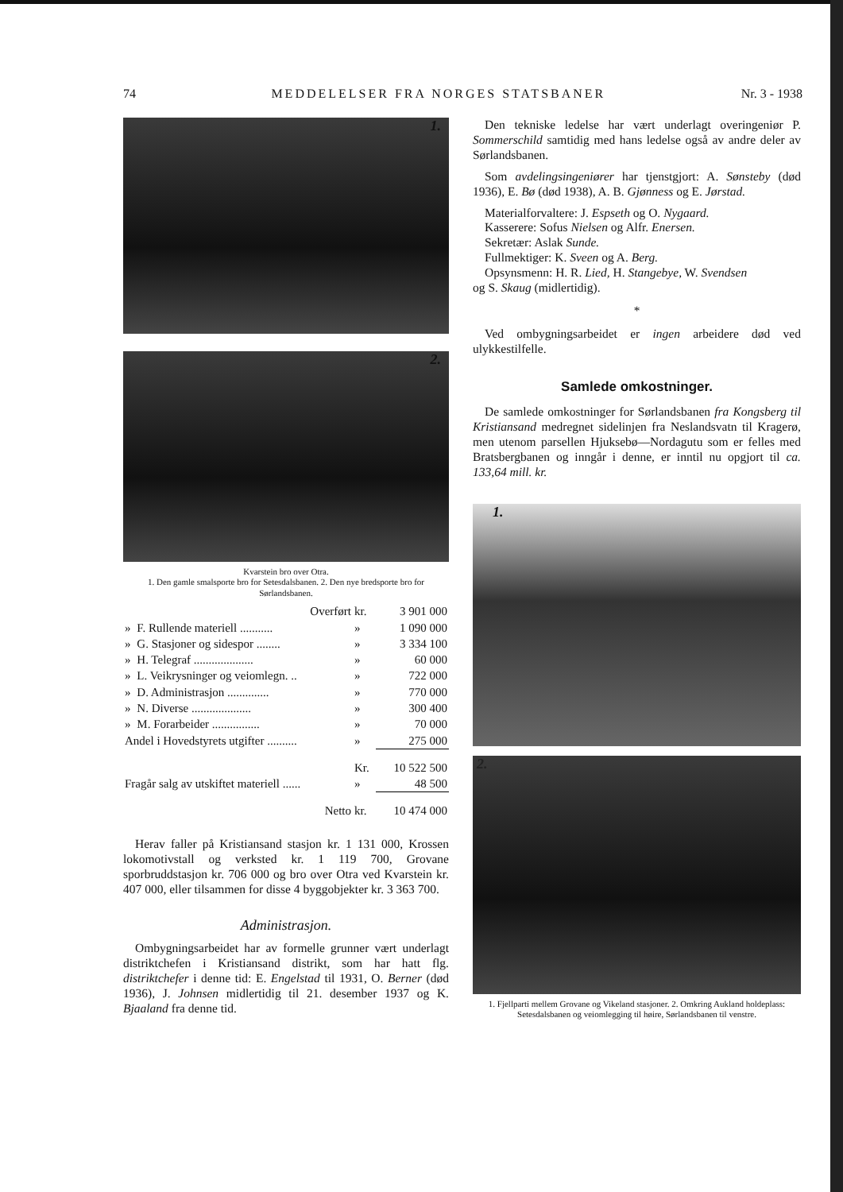74 MEDDELELSER FRA NORGES STATSBANER Nr. 3 - 1938
1.
2.
Kvarstein bro over Otra.
1. Den gamle smalsporte bro for Setesdalsbanen. 2. Den nye bredsporte bro for Sørlandsbanen.
| Overført | | kr. | 3 901 000 |
| » | F. Rullende materiell ........... | » | 1 090 000 |
| » | G. Stasjoner og sidespor ........ | » | 3 334 100 |
| » | H. Telegraf .................... | » | 60 000 |
| » | L. Veikrysninger og veiomlegn. .. | » | 722 000 |
| » | D. Administrasjon .............. | » | 770 000 |
| » | N. Diverse .................... | » | 300 400 |
| » | M. Forarbeider ................ | » | 70 000 |
| Andel i Hovedstyrets utgifter .......... | | » | 275 000 |
| | | Kr. | 10 522 500 |
| Fragår salg av utskiftet materiell ...... | | » | 48 500 |
| Netto | | kr. | 10 474 000 |
Herav faller på Kristiansand stasjon kr. 1 131 000, Krossen lokomotivstall og verksted kr. 1 119 700, Grovane sporbruddstasjon kr. 706 000 og bro over Otra ved Kvarstein kr. 407 000, eller tilsammen for disse 4 byggobjekter kr. 3 363 700.
Administrasjon.
Ombygningsarbeidet har av formelle grunner vært underlagt distriktchefen i Kristiansand distrikt, som har hatt flg. distriktchefer i denne tid: E. Engelstad til 1931, O. Berner (død 1936), J. Johnsen midlertidig til 21. desember 1937 og K. Bjaaland fra denne tid.
Den tekniske ledelse har vært underlagt overingeniør P. Sommerschild samtidig med hans ledelse også av andre deler av Sørlandsbanen.
Som avdelingsingeniører har tjenstgjort: A. Sønsteby (død 1936), E. Bø (død 1938), A. B. Gjønness og E. Jørstad.
Materialforvaltere: J. Espseth og O. Nygaard.
Kasserere: Sofus Nielsen og Alfr. Enersen.
Sekretær: Aslak Sunde.
Fullmektiger: K. Sveen og A. Berg.
Opsynsmenn: H. R. Lied, H. Stangebye, W. Svendsen
og S. Skaug (midlertidig).
*
Ved ombygningsarbeidet er ingen arbeidere død ved ulykkestilfelle.
Samlede omkostninger.
De samlede omkostninger for Sørlandsbanen fra Kongsberg til Kristiansand medregnet sidelinjen fra Neslandsvatn til Kragerø, men utenom parsellen Hjuksebø—Nordagutu som er felles med Bratsbergbanen og inngår i denne, er inntil nu opgjort til ca. 133,64 mill. kr.
1.
2.
1. Fjellparti mellem Grovane og Vikeland stasjoner. 2. Omkring Aukland holdeplass: Setesdalsbanen og veiomlegging til høire, Sørlandsbanen til venstre.